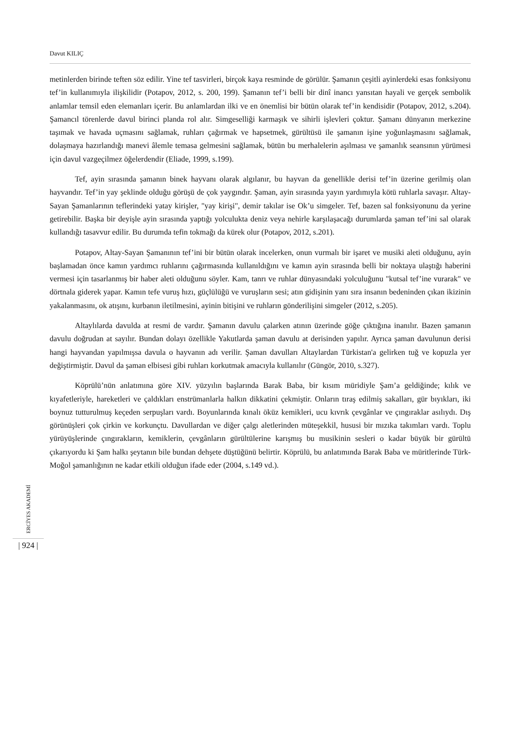Davut KILIÇ
metinlerden birinde teften söz edilir. Yine tef tasvirleri, birçok kaya resminde de görülür. Şamanın çeşitli ayinlerdeki esas fonksiyonu tef’in kullanımıyla ilişkilidir (Potapov, 2012, s. 200, 199). Şamanın tef’i belli bir dinî inancı yansıtan hayali ve gerçek sembolik anlamlar temsil eden elemanları içerir. Bu anlamlardan ilki ve en önemlisi bir bütün olarak tef’in kendisidir (Potapov, 2012, s.204). Şamancıl törenlerde davul birinci planda rol alır. Simgeselliği karmaşık ve sihirli işlevleri çoktur. Şamanı dünyanın merkezine taşımak ve havada uçmasını sağlamak, ruhları çağırmak ve hapsetmek, gürültüsü ile şamanın işine yoğunlaşmasını sağlamak, dolaşmaya hazırlandığı manevi âlemle temasa gelmesini sağlamak, bütün bu merhalelerin aşılması ve şamanlık seansının yürümesi için davul vazgeçilmez öğelerdendir (Eliade, 1999, s.199).
Tef, ayin sırasında şamanın binek hayvanı olarak algılanır, bu hayvan da genellikle derisi tef’in üzerine gerilmiş olan hayvandır. Tef’in yay şeklinde olduğu görüşü de çok yaygındır. Şaman, ayin sırasında yayın yardımıyla kötü ruhlarla savaşır. Altay-Sayan Şamanlarının teflerindeki yatay kirişler, "yay kirişi", demir takılar ise Ok’u simgeler. Tef, bazen sal fonksiyonunu da yerine getirebilir. Başka bir deyişle ayin sırasında yaptığı yolculukta deniz veya nehirle karşılaşacağı durumlarda şaman tef’ini sal olarak kullandığı tasavvur edilir. Bu durumda tefin tokmağı da kürek olur (Potapov, 2012, s.201).
Potapov, Altay-Sayan Şamanının tef’ini bir bütün olarak incelerken, onun vurmalı bir işaret ve musiki aleti olduğunu, ayin başlamadan önce kamın yardımcı ruhlarını çağırmasında kullanıldığını ve kamın ayin sırasında belli bir noktaya ulaştığı haberini vermesi için tasarlanmış bir haber aleti olduğunu söyler. Kam, tanrı ve ruhlar dünyasındaki yolculuğunu "kutsal tef’ine vurarak" ve dörtnala giderek yapar. Kamın tefe vuruş hızı, güçlülüğü ve vuruşların sesi; atın gidişinin yanı sıra insanın bedeninden çıkan ikizinin yakalanmasını, ok atışını, kurbanın iletilmesini, ayinin bitişini ve ruhların gönderilişini simgeler (2012, s.205).
Altaylılarda davulda at resmi de vardır. Şamanın davulu çalarken atının üzerinde göğe çıktığına inanılır. Bazen şamanın davulu doğrudan at sayılır. Bundan dolayı özellikle Yakutlarda şaman davulu at derisinden yapılır. Ayrıca şaman davulunun derisi hangi hayvandan yapılmışsa davula o hayvanın adı verilir. Şaman davulları Altaylardan Türkistan'a gelirken tuğ ve kopuzla yer değiştirmiştir. Davul da şaman elbisesi gibi ruhları korkutmak amacıyla kullanılır (Güngör, 2010, s.327).
Köprülü’nün anlatımına göre XIV. yüzyılın başlarında Barak Baba, bir kısım müridiyle Şam’a geldiğinde; kılık ve kıyafetleriyle, hareketleri ve çaldıkları enstrümanlarla halkın dikkatini çekmiştir. Onların tıraş edilmiş sakalları, gür bıyıkları, iki boynuz tutturulmuş keçeden serpuşları vardı. Boyunlarında kınalı öküz kemikleri, ucu kıvrık çevgânlar ve çıngıraklar asılıydı. Dış görünüşleri çok çirkin ve korkunçtu. Davullardan ve diğer çalgı aletlerinden müteşekkil, hususi bir mızıka takımları vardı. Toplu yürüyüşlerinde çıngırakların, kemiklerin, çevgânların gürültülerine karışmış bu musikinin sesleri o kadar büyük bir gürültü çıkarıyordu ki Şam halkı şeytanın bile bundan dehşete düştüğünü belirtir. Köprülü, bu anlatımında Barak Baba ve müritlerinde Türk-Moğol şamanlığının ne kadar etkili olduğun ifade eder (2004, s.149 vd.).
ERCİYES AKADEMİ
| 924 |